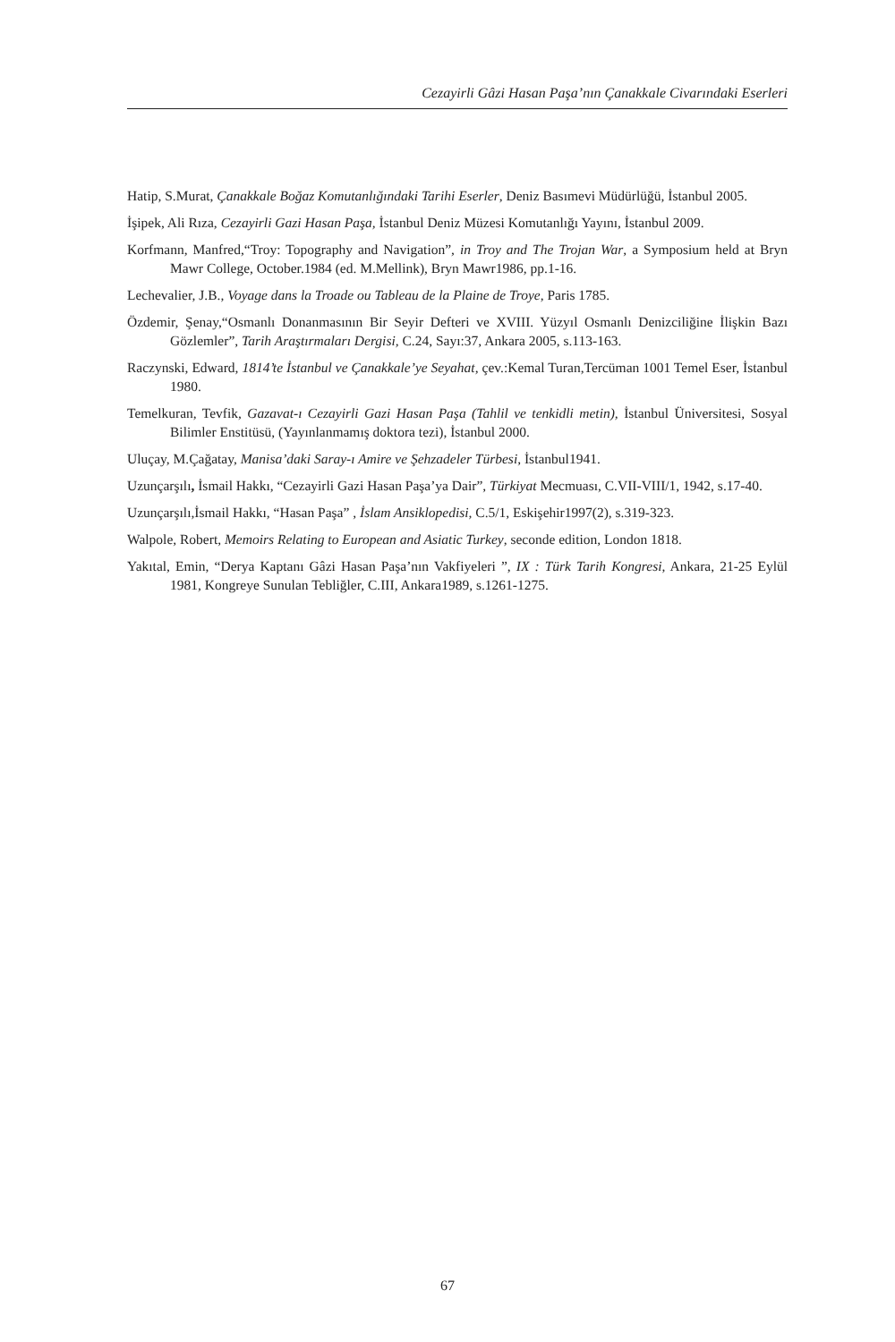Cezayirli Gâzi Hasan Paşa’nın Çanakkale Civarındaki Eserleri
Hatip, S.Murat, Çanakkale Boğaz Komutanlığındaki Tarihi Eserler, Deniz Basımevi Müdürlüğü, İstanbul 2005.
İşipek, Ali Rıza, Cezayirli Gazi Hasan Paşa, İstanbul Deniz Müzesi Komutanlığı Yayını, İstanbul 2009.
Korfmann, Manfred,“Troy: Topography and Navigation”, in Troy and The Trojan War, a Symposium held at Bryn Mawr College, October.1984 (ed. M.Mellink), Bryn Mawr1986, pp.1-16.
Lechevalier, J.B., Voyage dans la Troade ou Tableau de la Plaine de Troye, Paris 1785.
Özdemir, Şenay,“Osmanlı Donanmasının Bir Seyir Defteri ve XVIII. Yüzyıl Osmanlı Denizciliğine İlişkin Bazı Gözlemler”, Tarih Araştırmaları Dergisi, C.24, Sayı:37, Ankara 2005, s.113-163.
Raczynski, Edward, 1814’te İstanbul ve Çanakkale’ye Seyahat, çev.:Kemal Turan,Tercüman 1001 Temel Eser, İstanbul 1980.
Temelkuran, Tevfik, Gazavat-ı Cezayirli Gazi Hasan Paşa (Tahlil ve tenkidli metin), İstanbul Üniversitesi, Sosyal Bilimler Enstitüsü, (Yayınlanmamış doktora tezi), İstanbul 2000.
Uluçay, M.Çağatay, Manisa’daki Saray-ı Amire ve Şehzadeler Türbesi, İstanbul1941.
Uzunçarşılı, İsmail Hakkı, “Cezayirli Gazi Hasan Paşa’ya Dair”, Türkiyat Mecmuası, C.VII-VIII/1, 1942, s.17-40.
Uzunçarşılı,İsmail Hakkı, “Hasan Paşa” , İslam Ansiklopedisi, C.5/1, Eskişehir1997(2), s.319-323.
Walpole, Robert, Memoirs Relating to European and Asiatic Turkey, seconde edition, London 1818.
Yakıtal, Emin, “Derya Kaptanı Gâzi Hasan Paşa’nın Vakfiyeleri ”, IX : Türk Tarih Kongresi, Ankara, 21-25 Eylül 1981, Kongreye Sunulan Tebliğler, C.III, Ankara1989, s.1261-1275.
67